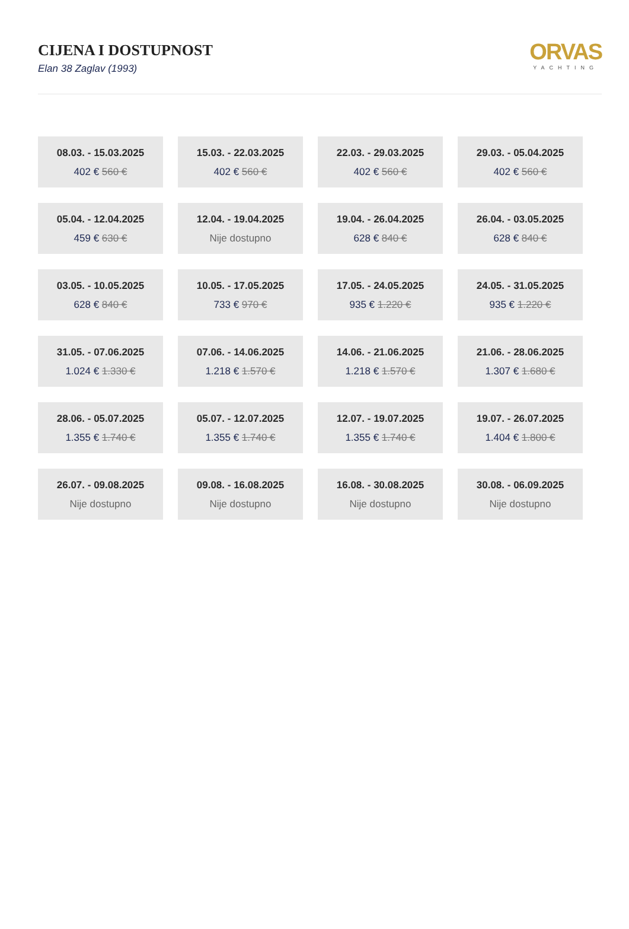CIJENA I DOSTUPNOST
Elan 38 Zaglav (1993)
ORVAS
YACHTING
08.03. - 15.03.2025
402 € 560 €
15.03. - 22.03.2025
402 € 560 €
22.03. - 29.03.2025
402 € 560 €
29.03. - 05.04.2025
402 € 560 €
05.04. - 12.04.2025
459 € 630 €
12.04. - 19.04.2025
Nije dostupno
19.04. - 26.04.2025
628 € 840 €
26.04. - 03.05.2025
628 € 840 €
03.05. - 10.05.2025
628 € 840 €
10.05. - 17.05.2025
733 € 970 €
17.05. - 24.05.2025
935 € 1.220 €
24.05. - 31.05.2025
935 € 1.220 €
31.05. - 07.06.2025
1.024 € 1.330 €
07.06. - 14.06.2025
1.218 € 1.570 €
14.06. - 21.06.2025
1.218 € 1.570 €
21.06. - 28.06.2025
1.307 € 1.680 €
28.06. - 05.07.2025
1.355 € 1.740 €
05.07. - 12.07.2025
1.355 € 1.740 €
12.07. - 19.07.2025
1.355 € 1.740 €
19.07. - 26.07.2025
1.404 € 1.800 €
26.07. - 09.08.2025
Nije dostupno
09.08. - 16.08.2025
Nije dostupno
16.08. - 30.08.2025
Nije dostupno
30.08. - 06.09.2025
Nije dostupno